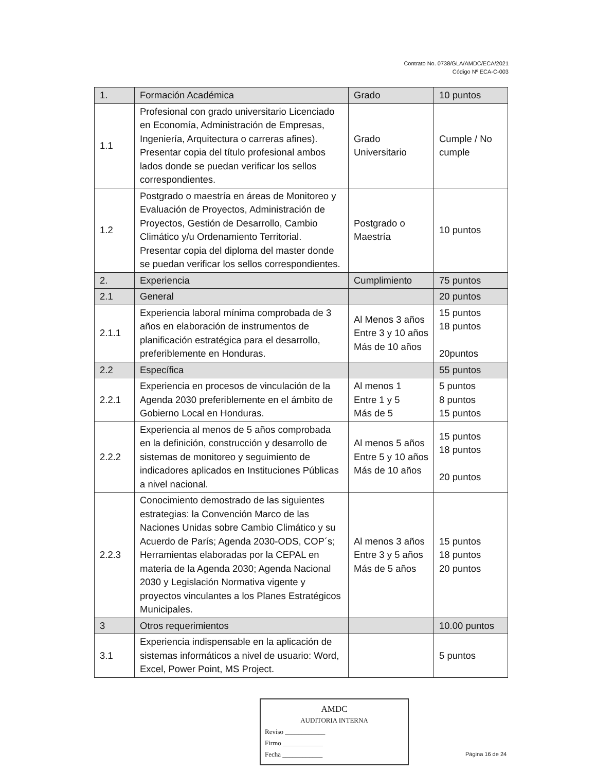Contrato No. 0738/GLA/AMDC/ECA/2021
Código Nº ECA-C-003
| 1. | Formación Académica | Grado | 10 puntos |
| 1.1 | Profesional con grado universitario Licenciado en Economía, Administración de Empresas, Ingeniería, Arquitectura o carreras afines). Presentar copia del título profesional ambos lados donde se puedan verificar los sellos correspondientes. | Grado Universitario | Cumple / No cumple |
| 1.2 | Postgrado o maestría en áreas de Monitoreo y Evaluación de Proyectos, Administración de Proyectos, Gestión de Desarrollo, Cambio Climático y/u Ordenamiento Territorial. Presentar copia del diploma del master donde se puedan verificar los sellos correspondientes. | Postgrado o Maestría | 10 puntos |
| 2. | Experiencia | Cumplimiento | 75 puntos |
| 2.1 | General | | 20 puntos |
| 2.1.1 | Experiencia laboral mínima comprobada de 3 años en elaboración de instrumentos de planificación estratégica para el desarrollo, preferiblemente en Honduras. | Al Menos 3 años Entre 3 y 10 años Más de 10 años | 15 puntos 18 puntos 20puntos |
| 2.2 | Específica | | 55 puntos |
| 2.2.1 | Experiencia en procesos de vinculación de la Agenda 2030 preferiblemente en el ámbito de Gobierno Local en Honduras. | Al menos 1 Entre 1 y 5 Más de 5 | 5 puntos 8 puntos 15 puntos |
| 2.2.2 | Experiencia al menos de 5 años comprobada en la definición, construcción y desarrollo de sistemas de monitoreo y seguimiento de indicadores aplicados en Instituciones Públicas a nivel nacional. | Al menos 5 años Entre 5 y 10 años Más de 10 años | 15 puntos 18 puntos 20 puntos |
| 2.2.3 | Conocimiento demostrado de las siguientes estrategias: la Convención Marco de las Naciones Unidas sobre Cambio Climático y su Acuerdo de París; Agenda 2030-ODS, COP´s; Herramientas elaboradas por la CEPAL en materia de la Agenda 2030; Agenda Nacional 2030 y Legislación Normativa vigente y proyectos vinculantes a los Planes Estratégicos Municipales. | Al menos 3 años Entre 3 y 5 años Más de 5 años | 15 puntos 18 puntos 20 puntos |
| 3 | Otros requerimientos | | 10.00 puntos |
| 3.1 | Experiencia indispensable en la aplicación de sistemas informáticos a nivel de usuario: Word, Excel, Power Point, MS Project. | | 5 puntos |
AMDC
AUDITORIA INTERNA
Reviso ____________
Firmo ____________
Fecha ____________
Página 16 de 24